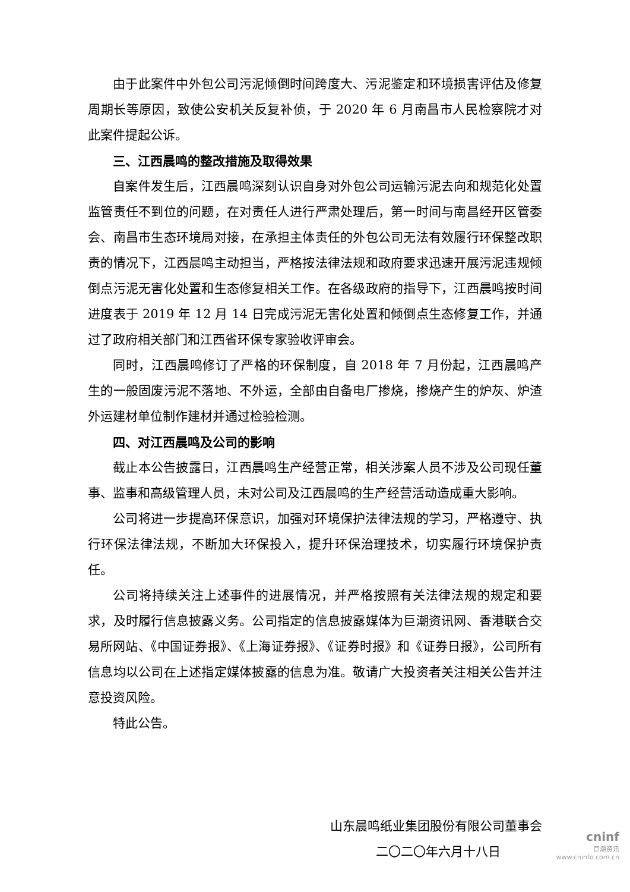由于此案件中外包公司污泥倾倒时间跨度大、污泥鉴定和环境损害评估及修复周期长等原因，致使公安机关反复补侦，于 2020 年 6 月南昌市人民检察院才对此案件提起公诉。
三、江西晨鸣的整改措施及取得效果
自案件发生后，江西晨鸣深刻认识自身对外包公司运输污泥去向和规范化处置监管责任不到位的问题，在对责任人进行严肃处理后，第一时间与南昌经开区管委会、南昌市生态环境局对接，在承担主体责任的外包公司无法有效履行环保整改职责的情况下，江西晨鸣主动担当，严格按法律法规和政府要求迅速开展污泥违规倾倒点污泥无害化处置和生态修复相关工作。在各级政府的指导下，江西晨鸣按时间进度表于 2019 年 12 月 14 日完成污泥无害化处置和倾倒点生态修复工作，并通过了政府相关部门和江西省环保专家验收评审会。
同时，江西晨鸣修订了严格的环保制度，自 2018 年 7 月份起，江西晨鸣产生的一般固废污泥不落地、不外运，全部由自备电厂掺烧，掺烧产生的炉灰、炉渣外运建材单位制作建材并通过检验检测。
四、对江西晨鸣及公司的影响
截止本公告披露日，江西晨鸣生产经营正常，相关涉案人员不涉及公司现任董事、监事和高级管理人员，未对公司及江西晨鸣的生产经营活动造成重大影响。
公司将进一步提高环保意识，加强对环境保护法律法规的学习，严格遵守、执行环保法律法规，不断加大环保投入，提升环保治理技术，切实履行环境保护责任。
公司将持续关注上述事件的进展情况，并严格按照有关法律法规的规定和要求，及时履行信息披露义务。公司指定的信息披露媒体为巨潮资讯网、香港联合交易所网站、《中国证券报》、《上海证券报》、《证券时报》和《证券日报》，公司所有信息均以公司在上述指定媒体披露的信息为准。敬请广大投资者关注相关公告并注意投资风险。
特此公告。
山东晨鸣纸业集团股份有限公司董事会
二〇二〇年六月十八日
cninf
巨潮资讯
www.cninfo.com.cn